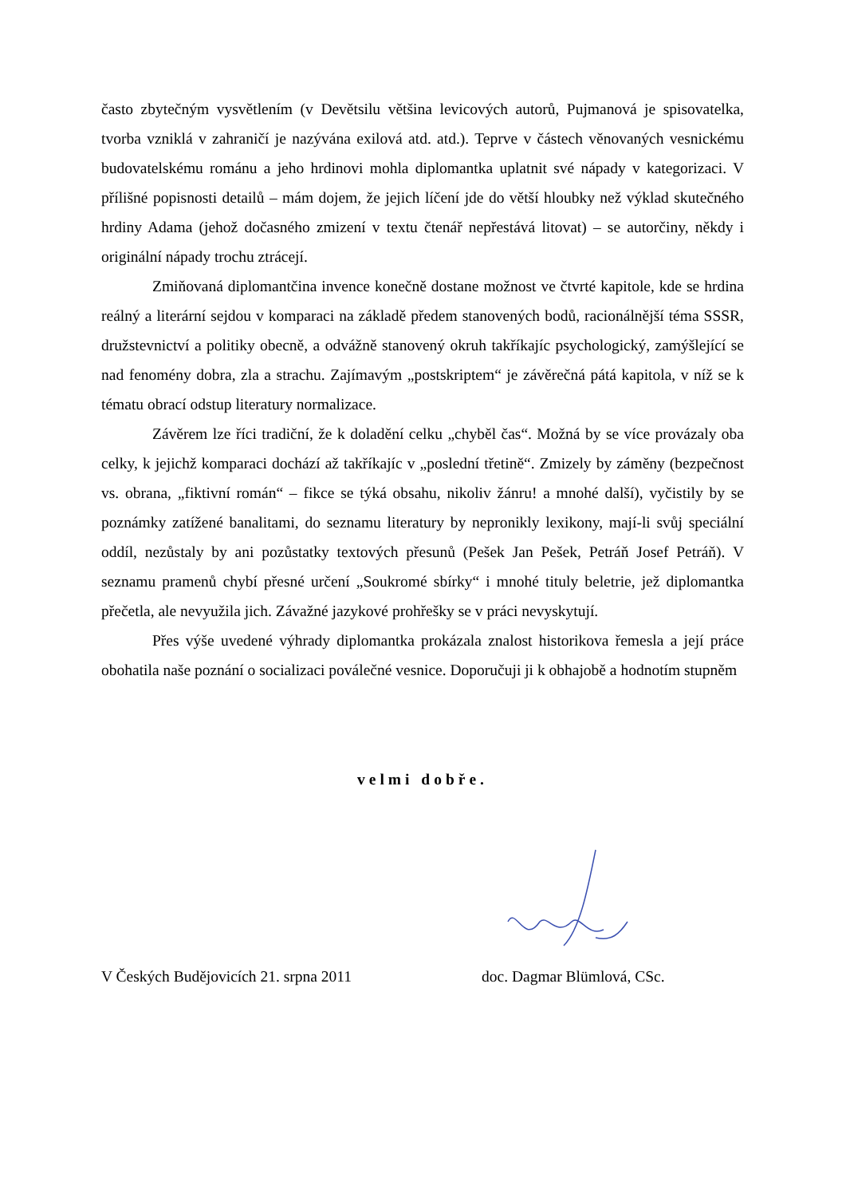často zbytečným vysvětlením (v Devětsilu většina levicových autorů, Pujmanová je spisovatelka, tvorba vzniklá v zahraničí je nazývána exilová atd. atd.). Teprve v částech věnovaných vesnickému budovatelskému románu a jeho hrdinovi mohla diplomantka uplatnit své nápady v kategorizaci. V přílišné popisnosti detailů – mám dojem, že jejich líčení jde do větší hloubky než výklad skutečného hrdiny Adama (jehož dočasného zmizení v textu čtenář nepřestává litovat) – se autorčiny, někdy i originální nápady trochu ztrácejí.
Zmiňovaná diplomantčina invence konečně dostane možnost ve čtvrté kapitole, kde se hrdina reálný a literární sejdou v komparaci na základě předem stanovených bodů, racionálnější téma SSSR, družstevnictví a politiky obecně, a odvážně stanovený okruh takříkajíc psychologický, zamýšlející se nad fenomény dobra, zla a strachu. Zajímavým „postskriptem“ je závěrečná pátá kapitola, v níž se k tématu obrací odstup literatury normalizace.
Závěrem lze říci tradiční, že k doladění celku „chyběl čas“. Možná by se více provázaly oba celky, k jejichž komparaci dochází až takříkajíc v „poslední třetině“. Zmizely by záměny (bezpečnost vs. obrana, „fiktivní román“ – fikce se týká obsahu, nikoliv žánru! a mnohé další), vyčistily by se poznámky zatížené banalitami, do seznamu literatury by nepronikly lexikony, mají-li svůj speciální oddíl, nezůstaly by ani pozůstatky textových přesunů (Pešek Jan Pešek, Petráň Josef Petráň). V seznamu pramenů chybí přesné určení „Soukromé sbírky“ i mnohé tituly beletrie, jež diplomantka přečetla, ale nevyužila jich. Závažné jazykové prohřešky se v práci nevyskytují.
Přes výše uvedené výhrady diplomantka prokázala znalost historikova řemesla a její práce obohatila naše poznání o socializaci poválečné vesnice. Doporučuji ji k obhajobě a hodnotím stupněm
velmi dobře.
V Českých Budějovicích 21. srpna 2011 doc. Dagmar Blümlová, CSc.